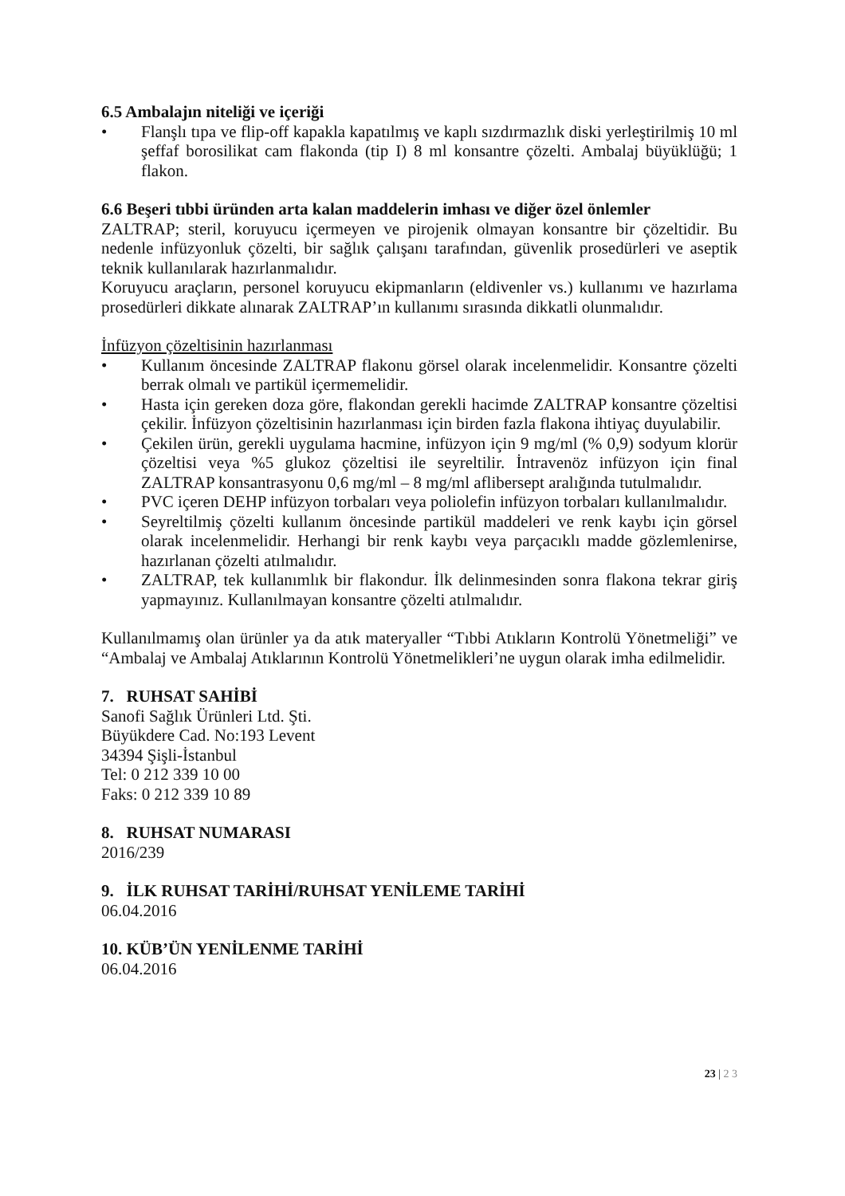6.5 Ambalajın niteliği ve içeriği
• Flanşlı tıpa ve flip-off kapakla kapatılmış ve kaplı sızdırmazlık diski yerleştirilmiş 10 ml şeffaf borosilikat cam flakonda (tip I) 8 ml konsantre çözelti. Ambalaj büyüklüğü; 1 flakon.
6.6 Beşeri tıbbi üründen arta kalan maddelerin imhası ve diğer özel önlemler
ZALTRAP; steril, koruyucu içermeyen ve pirojenik olmayan konsantre bir çözeltidir. Bu nedenle infüzyonluk çözelti, bir sağlık çalışanı tarafından, güvenlik prosedürleri ve aseptik teknik kullanılarak hazırlanmalıdır.
Koruyucu araçların, personel koruyucu ekipmanların (eldivenler vs.) kullanımı ve hazırlama prosedürleri dikkate alınarak ZALTRAP’ın kullanımı sırasında dikkatli olunmalıdır.
İnfüzyon çözeltisinin hazırlanması
• Kullanım öncesinde ZALTRAP flakonu görsel olarak incelenmelidir. Konsantre çözelti berrak olmalı ve partikül içermemelidir.
• Hasta için gereken doza göre, flakondan gerekli hacimde ZALTRAP konsantre çözeltisi çekilir. İnfüzyon çözeltisinin hazırlanması için birden fazla flakona ihtiyaç duyulabilir.
• Çekilen ürün, gerekli uygulama hacmine, infüzyon için 9 mg/ml (% 0,9) sodyum klorür çözeltisi veya %5 glukoz çözeltisi ile seyreltilir. İntravenöz infüzyon için final ZALTRAP konsantrasyonu 0,6 mg/ml – 8 mg/ml aflibersept aralığında tutulmalıdır.
• PVC içeren DEHP infüzyon torbaları veya poliolefin infüzyon torbaları kullanılmalıdır.
• Seyreltilmiş çözelti kullanım öncesinde partikül maddeleri ve renk kaybı için görsel olarak incelenmelidir. Herhangi bir renk kaybı veya parçacıklı madde gözlemlenirse, hazırlanan çözelti atılmalıdır.
• ZALTRAP, tek kullanımlık bir flakondur. İlk delinmesinden sonra flakona tekrar giriş yapmayınız. Kullanılmayan konsantre çözelti atılmalıdır.
Kullanılmamış olan ürünler ya da atık materyaller “Tıbbi Atıkların Kontrolü Yönetmeliği” ve “Ambalaj ve Ambalaj Atıklarının Kontrolü Yönetmelikleri’ne uygun olarak imha edilmelidir.
7. RUHSAT SAHİBİ
Sanofi Sağlık Ürünleri Ltd. Şti.
Büyükdere Cad. No:193 Levent
34394 Şişli-İstanbul
Tel: 0 212 339 10 00
Faks: 0 212 339 10 89
8. RUHSAT NUMARASI
2016/239
9. İLK RUHSAT TARİHİ/RUHSAT YENİLEME TARİHİ
06.04.2016
10. KÜB’ÜN YENİLENME TARİHİ
06.04.2016
23 | 2 3